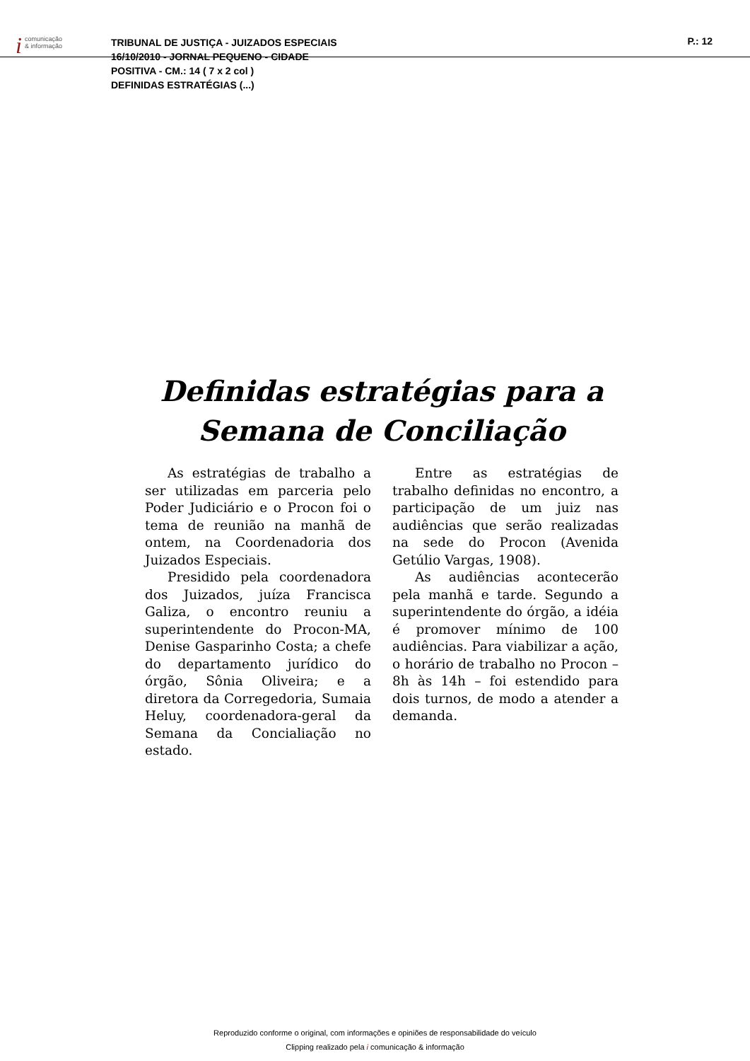icomunicação
& informação
TRIBUNAL DE JUSTIÇA - JUIZADOS ESPECIAIS
16/10/2010 - JORNAL PEQUENO - CIDADE
POSITIVA - CM.: 14 ( 7 x 2 col )
DEFINIDAS ESTRATÉGIAS (...)
P.: 12
Definidas estratégias para a Semana de Conciliação
As estratégias de trabalho a ser utilizadas em parceria pelo Poder Judiciário e o Procon foi o tema de reunião na manhã de ontem, na Coordenadoria dos Juizados Especiais.
Presidido pela coordenadora dos Juizados, juíza Francisca Galiza, o encontro reuniu a superintendente do Procon-MA, Denise Gasparinho Costa; a chefe do departamento jurídico do órgão, Sônia Oliveira; e a diretora da Corregedoria, Sumaia Heluy, coordenadora-geral da Semana da Concialiação no estado.
Entre as estratégias de trabalho definidas no encontro, a participação de um juiz nas audiências que serão realizadas na sede do Procon (Avenida Getúlio Vargas, 1908).
As audiências acontecerão pela manhã e tarde. Segundo a superintendente do órgão, a idéia é promover mínimo de 100 audiências. Para viabilizar a ação, o horário de trabalho no Procon – 8h às 14h – foi estendido para dois turnos, de modo a atender a demanda.
Reproduzido conforme o original, com informações e opiniões de responsabilidade do veículo
Clipping realizado pela i comunicação & informação